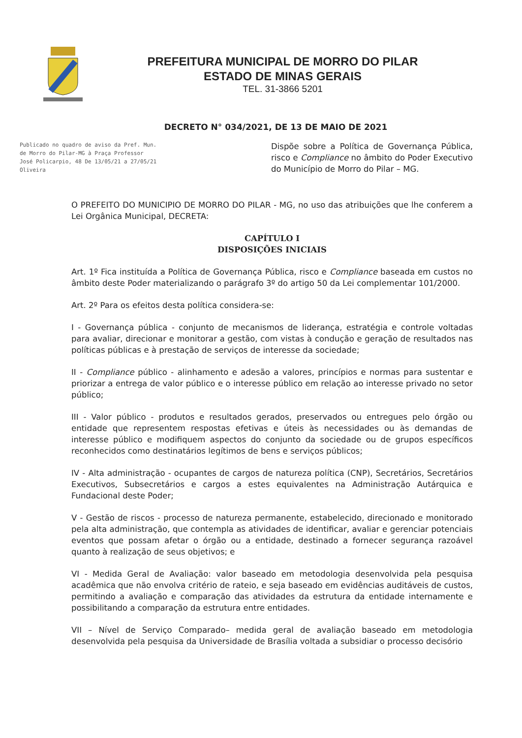PREFEITURA MUNICIPAL DE MORRO DO PILAR
ESTADO DE MINAS GERAIS
TEL. 31-3866 5201
DECRETO N° 034/2021, DE 13 DE MAIO DE 2021
Publicado no quadro de aviso da Pref. Mun. de Morro do Pilar-MG à Praça Professor José Policarpio, 48 De 13/05/21 a 27/05/21
Oliveira
Dispõe sobre a Política de Governança Pública, risco e Compliance no âmbito do Poder Executivo do Município de Morro do Pilar – MG.
O PREFEITO DO MUNICIPIO DE MORRO DO PILAR - MG, no uso das atribuições que lhe conferem a Lei Orgânica Municipal, DECRETA:
CAPÍTULO I
DISPOSIÇÕES INICIAIS
Art. 1º Fica instituída a Política de Governança Pública, risco e Compliance baseada em custos no âmbito deste Poder materializando o parágrafo 3º do artigo 50 da Lei complementar 101/2000.
Art. 2º Para os efeitos desta política considera-se:
I - Governança pública - conjunto de mecanismos de liderança, estratégia e controle voltadas para avaliar, direcionar e monitorar a gestão, com vistas à condução e geração de resultados nas políticas públicas e à prestação de serviços de interesse da sociedade;
II - Compliance público - alinhamento e adesão a valores, princípios e normas para sustentar e priorizar a entrega de valor público e o interesse público em relação ao interesse privado no setor público;
III - Valor público - produtos e resultados gerados, preservados ou entregues pelo órgão ou entidade que representem respostas efetivas e úteis às necessidades ou às demandas de interesse público e modifiquem aspectos do conjunto da sociedade ou de grupos específicos reconhecidos como destinatários legítimos de bens e serviços públicos;
IV - Alta administração - ocupantes de cargos de natureza política (CNP), Secretários, Secretários Executivos, Subsecretários e cargos a estes equivalentes na Administração Autárquica e Fundacional deste Poder;
V - Gestão de riscos - processo de natureza permanente, estabelecido, direcionado e monitorado pela alta administração, que contempla as atividades de identificar, avaliar e gerenciar potenciais eventos que possam afetar o órgão ou a entidade, destinado a fornecer segurança razoável quanto à realização de seus objetivos; e
VI - Medida Geral de Avaliação: valor baseado em metodologia desenvolvida pela pesquisa acadêmica que não envolva critério de rateio, e seja baseado em evidências auditáveis de custos, permitindo a avaliação e comparação das atividades da estrutura da entidade internamente e possibilitando a comparação da estrutura entre entidades.
VII – Nível de Serviço Comparado– medida geral de avaliação baseado em metodologia desenvolvida pela pesquisa da Universidade de Brasília voltada a subsidiar o processo decisório